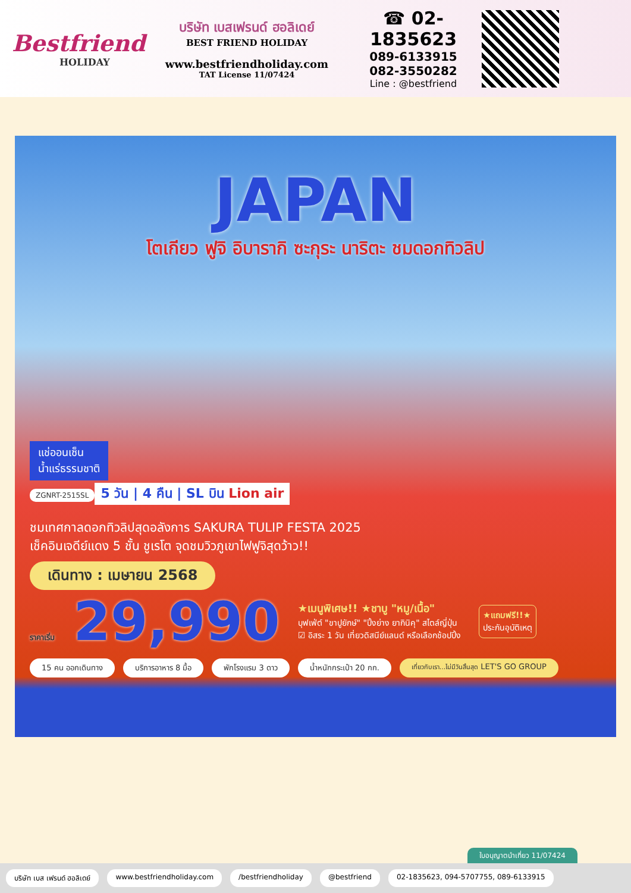Bestfriend
HOLIDAY
บริษัท เบสเฟรนด์ ฮอลิเดย์
BEST FRIEND HOLIDAY
www.bestfriendholiday.com
TAT License 11/07424
☎ 02-1835623
089-6133915
082-3550282
Line : @bestfriend
JAPAN
โตเกียว ฟูจิ อิบารากิ ซะกุระ นาริตะ ชมดอกทิวลิป
แช่ออนเซ็น
น้ำแร่ธรรมชาติ
ZGNRT-2515SL
5 วัน | 4 คืน | SL บิน Lion air
ชมเทศกาลดอกทิวลิปสุดอลังการ SAKURA TULIP FESTA 2025
เช็คอินเจดีย์แดง 5 ชั้น ชูเรโต จุดชมวิวภูเขาไฟฟูจิสุดว้าว!!
เดินทาง : เมษายน 2568
ราคาเริ่ม 29,990
★เมนูพิเศษ!! ★ชาบู "หมู/เนื้อ"
บุฟเฟ่ต์ "ขาปูยักษ์" "ปิ้งย่าง ยากินิคุ" สไตล์ญี่ปุ่น
☑ อิสระ 1 วัน เที่ยวดิสนีย์แลนด์ หรือเลือกช้อปปิ้ง
★แถมฟรี!!★
ประกันอุบัติเหตุ
15 คน ออกเดินทาง บริการอาหาร 8 มื้อ พักโรงแรม 3 ดาว น้ำหนักกระเป๋า 20 กก. เที่ยวกับเรา...ไม่มีวันสิ้นสุด LET'S GO GROUP
ใบอนุญาตนำเที่ยว 11/07424
บริษัท เบส เฟรนด์ ฮอลิเดย์ www.bestfriendholiday.com /bestfriendholiday @bestfriend 02-1835623, 094-5707755, 089-6133915